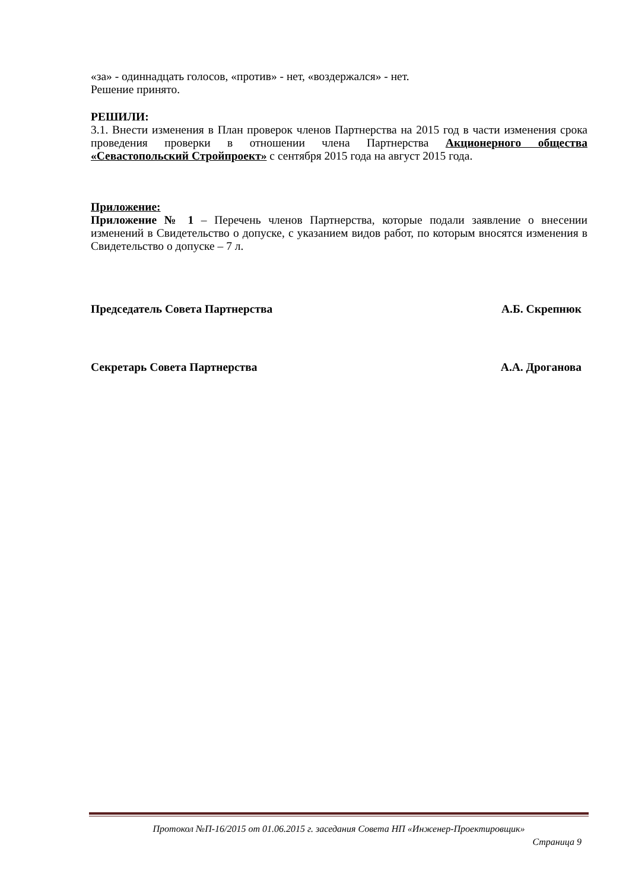«за» - одиннадцать голосов, «против» - нет, «воздержался» - нет.
Решение принято.
РЕШИЛИ:
3.1. Внести изменения в План проверок членов Партнерства на 2015 год в части изменения срока проведения проверки в отношении члена Партнерства Акционерного общества «Севастопольский Стройпроект» с сентября 2015 года на август 2015 года.
Приложение:
Приложение № 1 – Перечень членов Партнерства, которые подали заявление о внесении изменений в Свидетельство о допуске, с указанием видов работ, по которым вносятся изменения в Свидетельство о допуске – 7 л.
Председатель Совета Партнерства А.Б. Скрепнюк
Секретарь Совета Партнерства А.А. Дроганова
Протокол №П-16/2015 от 01.06.2015 г. заседания Совета НП «Инженер-Проектировщик»
Страница 9